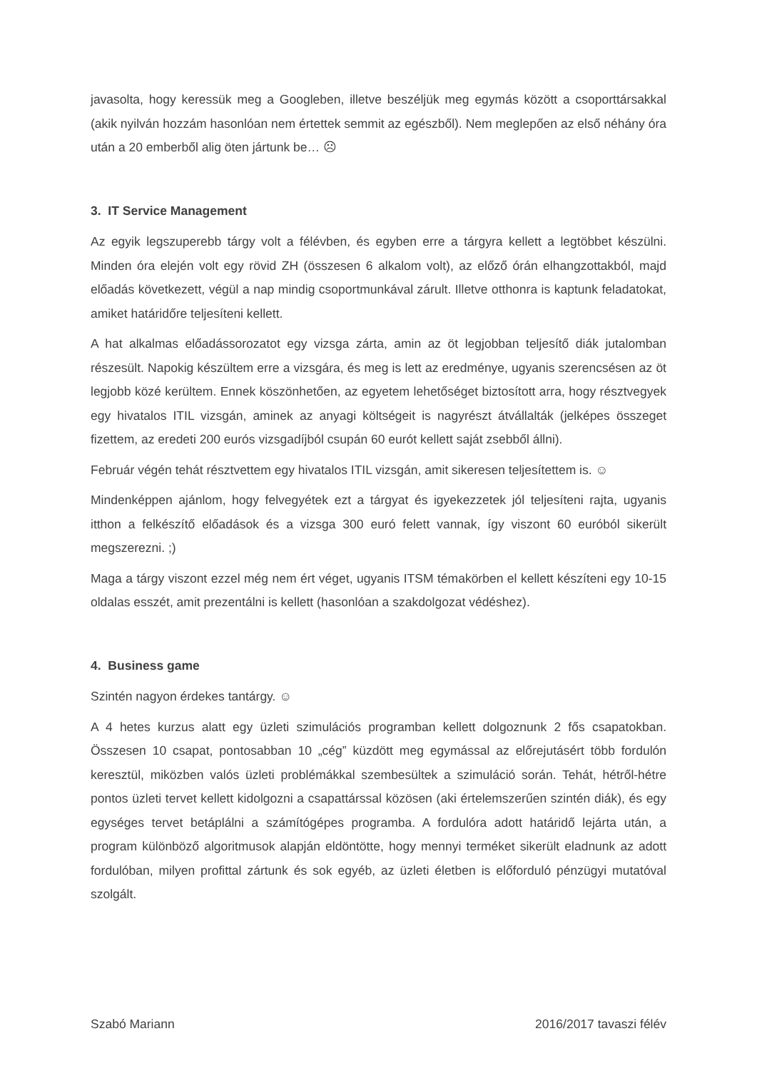javasolta, hogy keressük meg a Googleben, illetve beszéljük meg egymás között a csoporttársakkal (akik nyilván hozzám hasonlóan nem értettek semmit az egészből). Nem meglepően az első néhány óra után a 20 emberből alig öten jártunk be… ☹
3. IT Service Management
Az egyik legszuperebb tárgy volt a félévben, és egyben erre a tárgyra kellett a legtöbbet készülni. Minden óra elején volt egy rövid ZH (összesen 6 alkalom volt), az előző órán elhangzottakból, majd előadás következett, végül a nap mindig csoportmunkával zárult. Illetve otthonra is kaptunk feladatokat, amiket határidőre teljesíteni kellett.
A hat alkalmas előadássorozatot egy vizsga zárta, amin az öt legjobban teljesítő diák jutalomban részesült. Napokig készültem erre a vizsgára, és meg is lett az eredménye, ugyanis szerencsésen az öt legjobb közé kerültem. Ennek köszönhetően, az egyetem lehetőséget biztosított arra, hogy résztvegyek egy hivatalos ITIL vizsgán, aminek az anyagi költségeit is nagyrészt átvállalták (jelképes összeget fizettem, az eredeti 200 eurós vizsgadíjból csupán 60 eurót kellett saját zsebből állni).
Február végén tehát résztvettem egy hivatalos ITIL vizsgán, amit sikeresen teljesítettem is. ☺
Mindenképpen ajánlom, hogy felvegyétek ezt a tárgyat és igyekezzetek jól teljesíteni rajta, ugyanis itthon a felkészítő előadások és a vizsga 300 euró felett vannak, így viszont 60 euróból sikerült megszerezni. ;)
Maga a tárgy viszont ezzel még nem ért véget, ugyanis ITSM témakörben el kellett készíteni egy 10-15 oldalas esszét, amit prezentálni is kellett (hasonlóan a szakdolgozat védéshez).
4. Business game
Szintén nagyon érdekes tantárgy. ☺
A 4 hetes kurzus alatt egy üzleti szimulációs programban kellett dolgoznunk 2 fős csapatokban. Összesen 10 csapat, pontosabban 10 „cég” küzdött meg egymással az előrejutásért több fordulón keresztül, miközben valós üzleti problémákkal szembesültek a szimuláció során. Tehát, hétről-hétre pontos üzleti tervet kellett kidolgozni a csapattárssal közösen (aki értelemszerűen szintén diák), és egy egységes tervet betáplálni a számítógépes programba. A fordulóra adott határidő lejárta után, a program különböző algoritmusok alapján eldöntötte, hogy mennyi terméket sikerült eladnunk az adott fordulóban, milyen profittal zártunk és sok egyéb, az üzleti életben is előforduló pénzügyi mutatóval szolgált.
Szabó Mariann 2016/2017 tavaszi félév